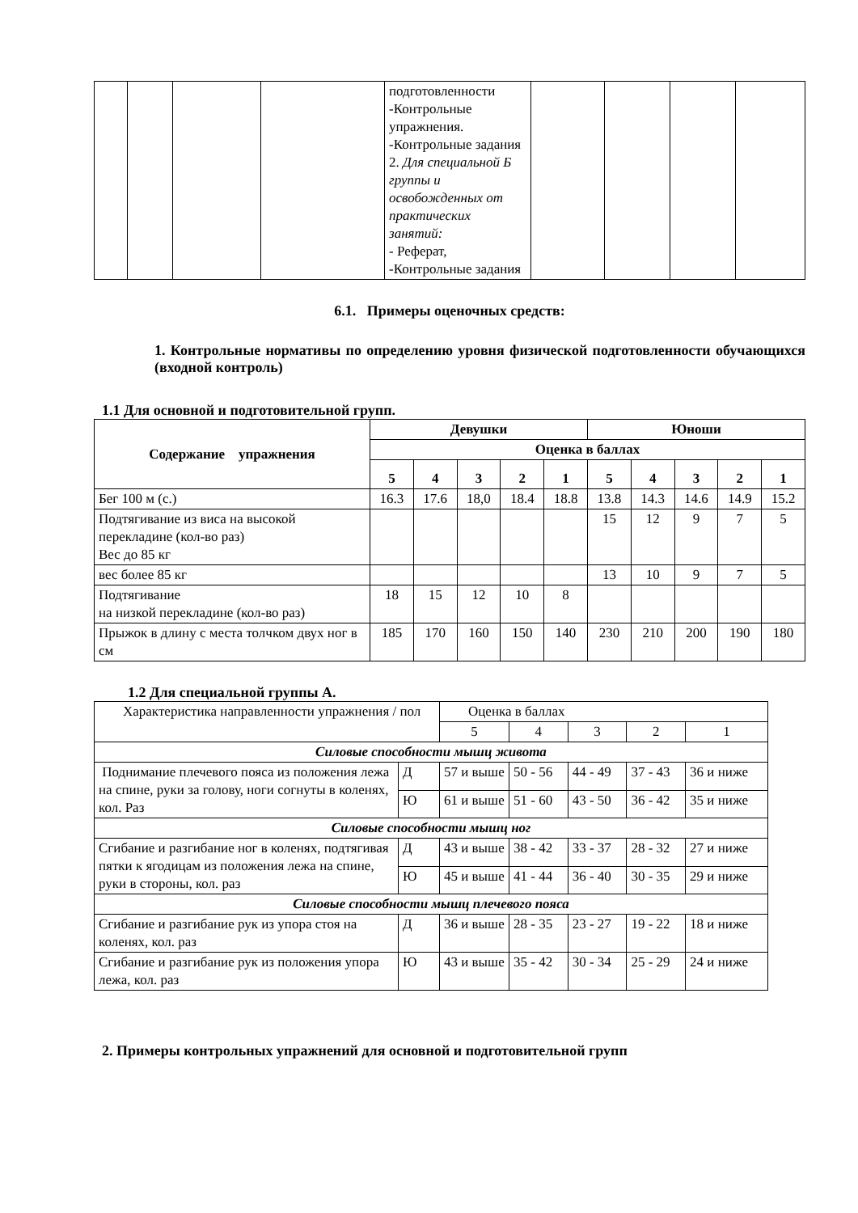| | | | | подготовленности -Контрольные упражнения. -Контрольные задания 2. Для специальной Б группы и освобожденных от практических занятий: - Реферат, -Контрольные задания | | | | |
6.1. Примеры оценочных средств:
1. Контрольные нормативы по определению уровня физической подготовленности обучающихся (входной контроль)
1.1 Для основной и подготовительной групп.
| Содержание упражнения | Девушки | | | | | Юноши | | | | |
| --- | --- | --- | --- | --- | --- | --- | --- | --- | --- | --- |
| | Оценка в баллах | | | | | | | | | |
| | 5 | 4 | 3 | 2 | 1 | 5 | 4 | 3 | 2 | 1 |
| Бег 100 м (с.) | 16.3 | 17.6 | 18,0 | 18.4 | 18.8 | 13.8 | 14.3 | 14.6 | 14.9 | 15.2 |
| Подтягивание из виса на высокой перекладине (кол-во раз) Вес до 85 кг | | | | | | 15 | 12 | 9 | 7 | 5 |
| вес более 85 кг | | | | | | 13 | 10 | 9 | 7 | 5 |
| Подтягивание на низкой перекладине (кол-во раз) | 18 | 15 | 12 | 10 | 8 | | | | | |
| Прыжок в длину с места толчком двух ног в см | 185 | 170 | 160 | 150 | 140 | 230 | 210 | 200 | 190 | 180 |
1.2 Для специальной группы А.
| Характеристика направленности упражнения / пол | | Оценка в баллах | | | | |
| | | 5 | 4 | 3 | 2 | 1 |
| Силовые способности мышц живота | | | | | | |
| Поднимание плечевого пояса из положения лежа на спине, руки за голову, ноги согнуты в коленях, кол. Раз | Д | 57 и выше | 50 - 56 | 44 - 49 | 37 - 43 | 36 и ниже |
| | Ю | 61 и выше | 51 - 60 | 43 - 50 | 36 - 42 | 35 и ниже |
| Силовые способности мышц ног | | | | | | |
| Сгибание и разгибание ног в коленях, подтягивая пятки к ягодицам из положения лежа на спине, руки в стороны, кол. раз | Д | 43 и выше | 38 - 42 | 33 - 37 | 28 - 32 | 27 и ниже |
| | Ю | 45 и выше | 41 - 44 | 36 - 40 | 30 - 35 | 29 и ниже |
| Силовые способности мышц плечевого пояса | | | | | | |
| Сгибание и разгибание рук из упора стоя на коленях, кол. раз | Д | 36 и выше | 28 - 35 | 23 - 27 | 19 - 22 | 18 и ниже |
| Сгибание и разгибание рук из положения упора лежа, кол. раз | Ю | 43 и выше | 35 - 42 | 30 - 34 | 25 - 29 | 24 и ниже |
2. Примеры контрольных упражнений для основной и подготовительной групп